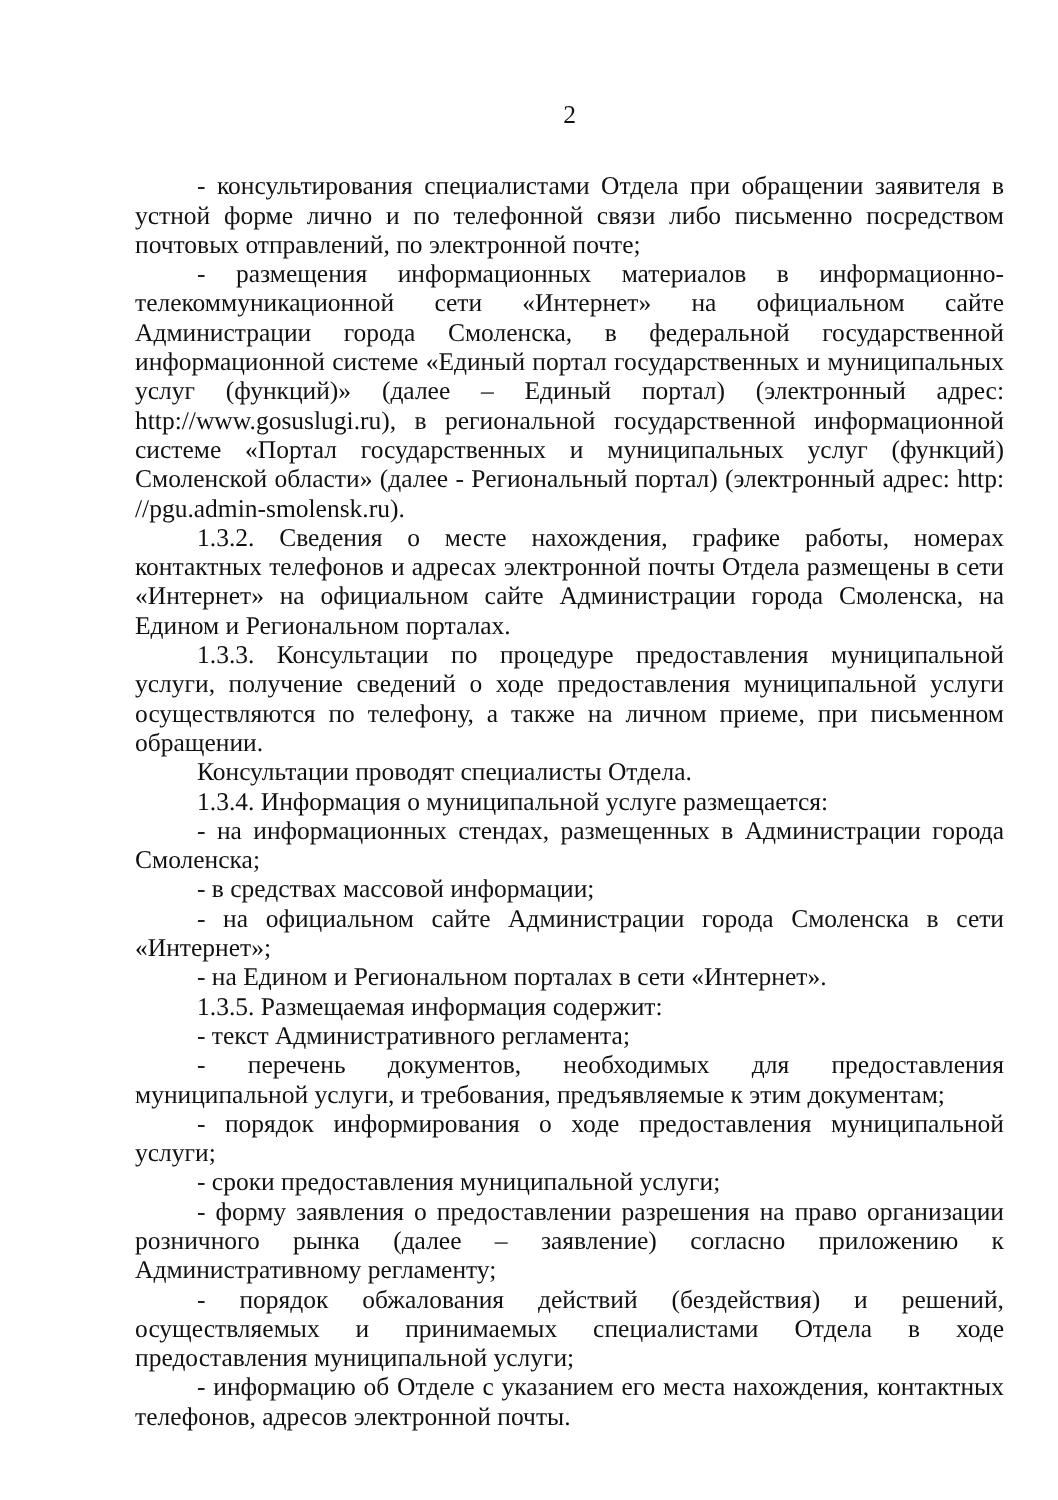2
- консультирования специалистами Отдела при обращении заявителя в устной форме лично и по телефонной связи либо письменно посредством почтовых отправлений, по электронной почте;
- размещения информационных материалов в информационно-телекоммуникационной сети «Интернет» на официальном сайте Администрации города Смоленска, в федеральной государственной информационной системе «Единый портал государственных и муниципальных услуг (функций)» (далее – Единый портал) (электронный адрес: http://www.gosuslugi.ru), в региональной государственной информационной системе «Портал государственных и муниципальных услуг (функций) Смоленской области» (далее - Региональный портал) (электронный адрес: http: //pgu.admin-smolensk.ru).
1.3.2. Сведения о месте нахождения, графике работы, номерах контактных телефонов и адресах электронной почты Отдела размещены в сети «Интернет» на официальном сайте Администрации города Смоленска, на Едином и Региональном порталах.
1.3.3. Консультации по процедуре предоставления муниципальной услуги, получение сведений о ходе предоставления муниципальной услуги осуществляются по телефону, а также на личном приеме, при письменном обращении.
Консультации проводят специалисты Отдела.
1.3.4. Информация о муниципальной услуге размещается:
- на информационных стендах, размещенных в Администрации города Смоленска;
- в средствах массовой информации;
- на официальном сайте Администрации города Смоленска в сети «Интернет»;
- на Едином и Региональном порталах в сети «Интернет».
1.3.5. Размещаемая информация содержит:
- текст Административного регламента;
- перечень документов, необходимых для предоставления муниципальной услуги, и требования, предъявляемые к этим документам;
- порядок информирования о ходе предоставления муниципальной услуги;
- сроки предоставления муниципальной услуги;
- форму заявления о предоставлении разрешения на право организации розничного рынка (далее – заявление) согласно приложению к Административному регламенту;
- порядок обжалования действий (бездействия) и решений, осуществляемых и принимаемых специалистами Отдела в ходе предоставления муниципальной услуги;
- информацию об Отделе с указанием его места нахождения, контактных телефонов, адресов электронной почты.